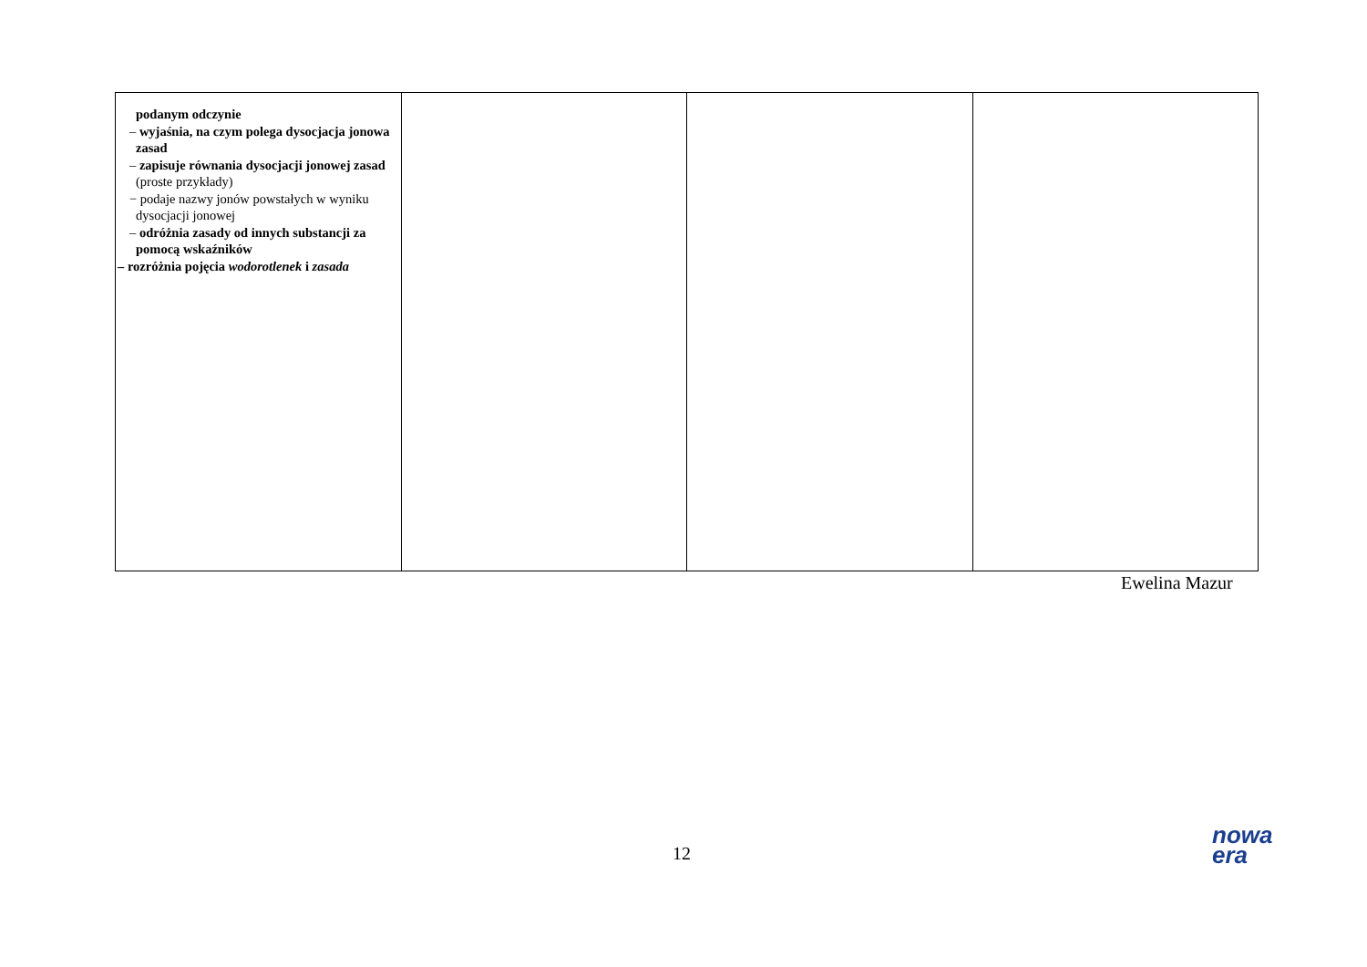| podanym odczynie – wyjaśnia, na czym polega dysocjacja jonowa zasad – zapisuje równania dysocjacji jonowej zasad (proste przykłady) − podaje nazwy jonów powstałych w wyniku dysocjacji jonowej – odróżnia zasady od innych substancji za pomocą wskaźników – rozróżnia pojęcia wodorotlenek i zasada | | | |
Ewelina Mazur
12
nowa
era